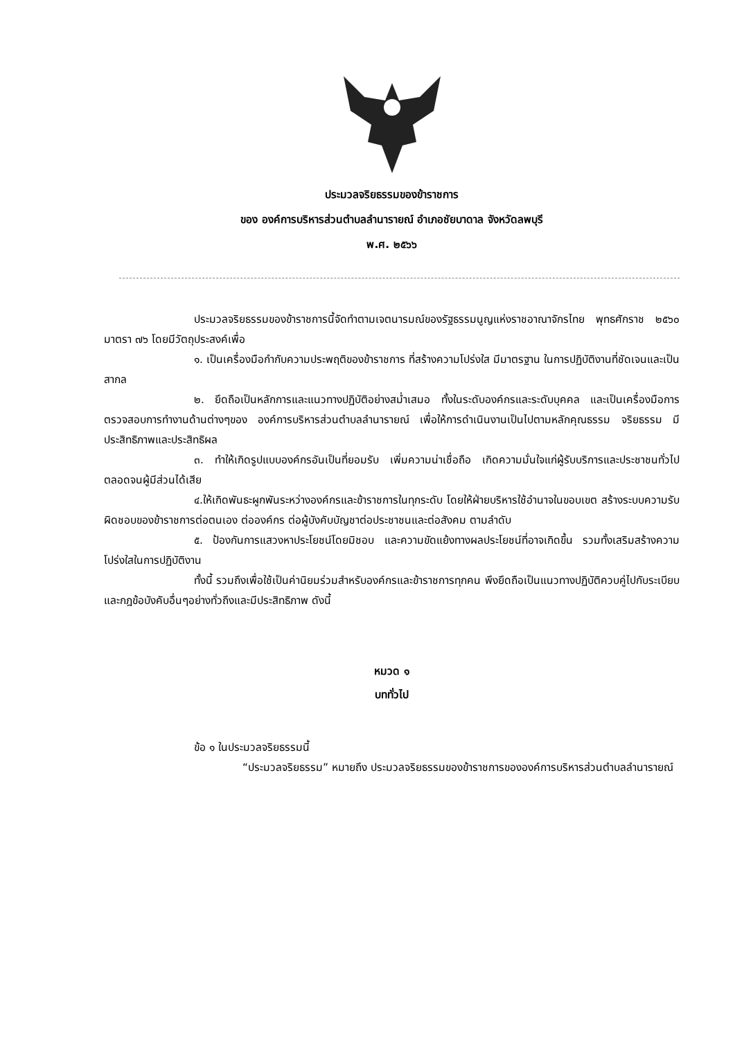ประมวลจริยธรรมของข้าราชการ
ของ องค์การบริหารส่วนตำบลลำนารายณ์ อำเภอชัยบาดาล จังหวัดลพบุรี
พ.ศ. ๒๕๖๖
ประมวลจริยธรรมของข้าราชการนี้จัดทำตามเจตนารมณ์ของรัฐธรรมนูญแห่งราชอาณาจักรไทย พุทธศักราช ๒๕๖๐ มาตรา ๗๖ โดยมีวัตถุประสงค์เพื่อ
๑. เป็นเครื่องมือกำกับความประพฤติของข้าราชการ ที่สร้างความโปร่งใส มีมาตรฐาน ในการปฏิบัติงานที่ชัดเจนและเป็นสากล
๒. ยึดถือเป็นหลักการและแนวทางปฏิบัติอย่างสม่ำเสมอ ทั้งในระดับองค์กรและระดับบุคคล และเป็นเครื่องมือการตรวจสอบการทำงานด้านต่างๆของ องค์การบริหารส่วนตำบลลำนารายณ์ เพื่อให้การดำเนินงานเป็นไปตามหลักคุณธรรม จริยธรรม มีประสิทธิภาพและประสิทธิผล
๓. ทำให้เกิดรูปแบบองค์กรอันเป็นที่ยอมรับ เพิ่มความน่าเชื่อถือ เกิดความมั่นใจแก่ผู้รับบริการและประชาชนทั่วไป ตลอดจนผู้มีส่วนได้เสีย
๔.ให้เกิดพันธะผูกพันระหว่างองค์กรและข้าราชการในทุกระดับ โดยให้ฝ่ายบริหารใช้อำนาจในขอบเขต สร้างระบบความรับผิดชอบของข้าราชการต่อตนเอง ต่อองค์กร ต่อผู้บังคับบัญชาต่อประชาชนและต่อสังคม ตามลำดับ
๕. ป้องกันการแสวงหาประโยชน์โดยมิชอบ และความขัดแย้งทางผลประโยชน์ที่อาจเกิดขึ้น รวมทั้งเสริมสร้างความโปร่งใสในการปฏิบัติงาน
ทั้งนี้ รวมถึงเพื่อใช้เป็นค่านิยมร่วมสำหรับองค์กรและข้าราชการทุกคน พึงยึดถือเป็นแนวทางปฏิบัติควบคู่ไปกับระเบียบและกฎข้อบังคับอื่นๆอย่างทั่วถึงและมีประสิทธิภาพ ดังนี้
หมวด ๑
บททั่วไป
ข้อ ๑ ในประมวลจริยธรรมนี้
“ประมวลจริยธรรม” หมายถึง ประมวลจริยธรรมของข้าราชการขององค์การบริหารส่วนตำบลลำนารายณ์